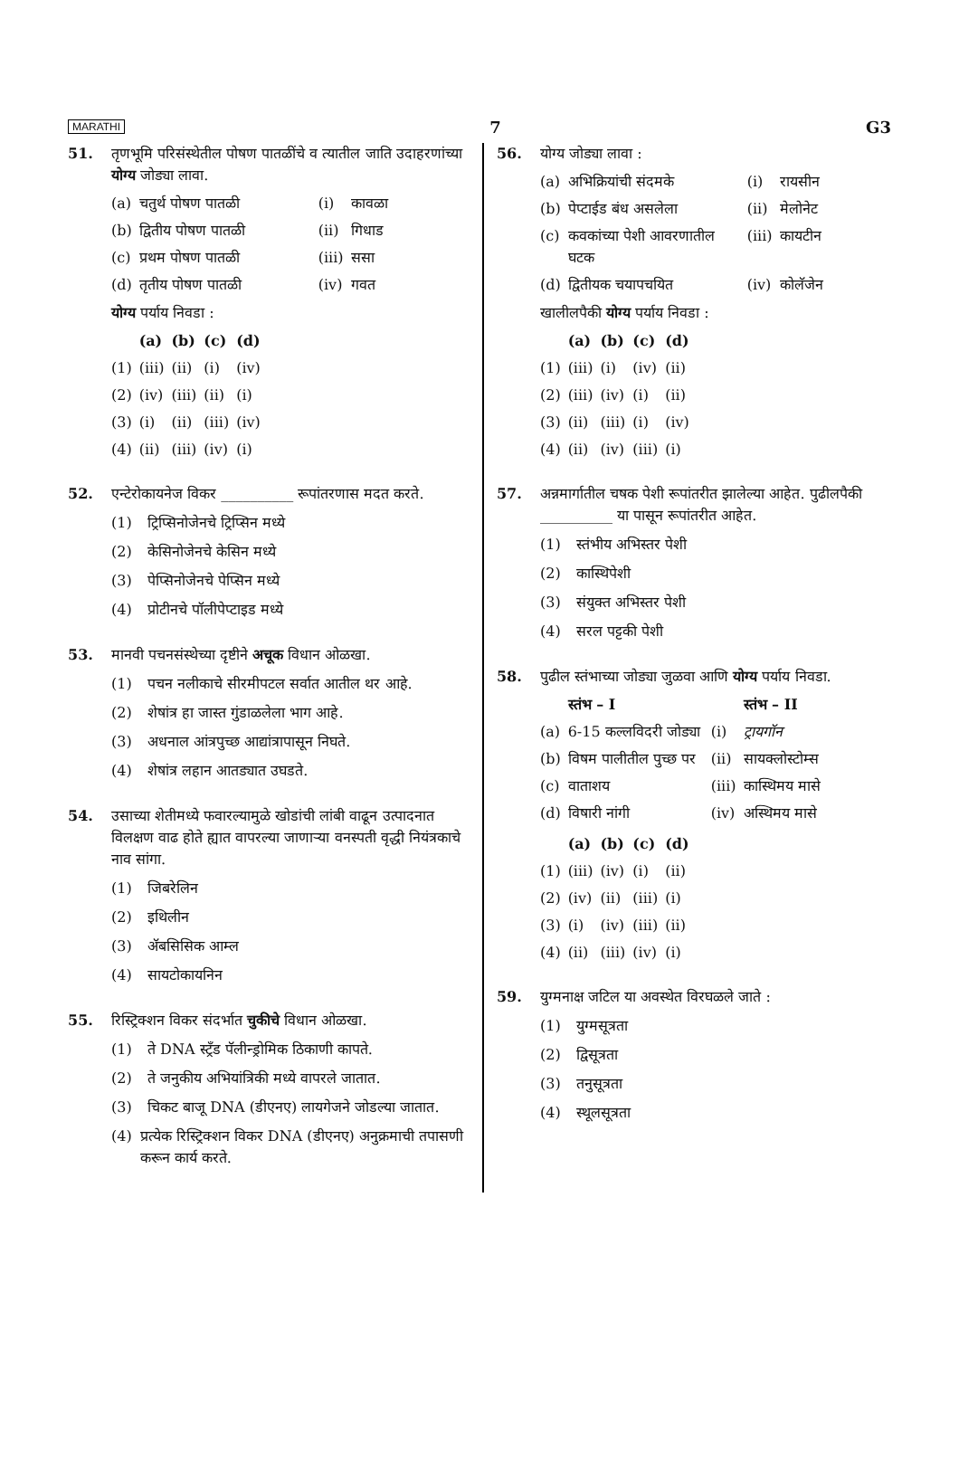MARATHI 7 G3
51. तृणभूमि परिसंस्थेतील पोषण पातळींचे व त्यातील जाति उदाहरणांच्या योग्य जोड्या लावा.
| (a) | चतुर्थ पोषण पातळी | (i) | कावळा |
| (b) | द्वितीय पोषण पातळी | (ii) | गिधाड |
| (c) | प्रथम पोषण पातळी | (iii) | ससा |
| (d) | तृतीय पोषण पातळी | (iv) | गवत |
योग्य पर्याय निवडा :
| | (a) | (b) | (c) | (d) |
| --- | --- | --- | --- | --- |
| (1) | (iii) | (ii) | (i) | (iv) |
| (2) | (iv) | (iii) | (ii) | (i) |
| (3) | (i) | (ii) | (iii) | (iv) |
| (4) | (ii) | (iii) | (iv) | (i) |
52. एन्टेरोकायनेज विकर __________ रूपांतरणास मदत करते.
(1) ट्रिप्सिनोजेनचे ट्रिप्सिन मध्ये
(2) केसिनोजेनचे केसिन मध्ये
(3) पेप्सिनोजेनचे पेप्सिन मध्ये
(4) प्रोटीनचे पॉलीपेप्टाइड मध्ये
53. मानवी पचनसंस्थेच्या दृष्टीने अचूक विधान ओळखा.
(1) पचन नलीकाचे सीरमीपटल सर्वात आतील थर आहे.
(2) शेषांत्र हा जास्त गुंडाळलेला भाग आहे.
(3) अधनाल आंत्रपुच्छ आद्यांत्रापासून निघते.
(4) शेषांत्र लहान आतड्यात उघडते.
54. उसाच्या शेतीमध्ये फवारल्यामुळे खोडांची लांबी वाढून उत्पादनात विलक्षण वाढ होते ह्यात वापरल्या जाणाऱ्या वनस्पती वृद्धी नियंत्रकाचे नाव सांगा.
(1) जिबरेलिन
(2) इथिलीन
(3) ॲबसिसिक आम्ल
(4) सायटोकायनिन
55. रिस्ट्रिक्शन विकर संदर्भात चुकीचे विधान ओळखा.
(1) ते DNA स्ट्रँड पॅलीन्ड्रोमिक ठिकाणी कापते.
(2) ते जनुकीय अभियांत्रिकी मध्ये वापरले जातात.
(3) चिकट बाजू DNA (डीएनए) लायगेजने जोडल्या जातात.
(4) प्रत्येक रिस्ट्रिक्शन विकर DNA (डीएनए) अनुक्रमाची तपासणी करून कार्य करते.
56. योग्य जोड्या लावा :
| (a) | अभिक्रियांची संदमके | (i) | रायसीन |
| (b) | पेप्टाईड बंध असलेला | (ii) | मेलोनेट |
| (c) | कवकांच्या पेशी आवरणातील घटक | (iii) | कायटीन |
| (d) | द्वितीयक चयापचयित | (iv) | कोलॅजेन |
खालीलपैकी योग्य पर्याय निवडा :
| | (a) | (b) | (c) | (d) |
| --- | --- | --- | --- | --- |
| (1) | (iii) | (i) | (iv) | (ii) |
| (2) | (iii) | (iv) | (i) | (ii) |
| (3) | (ii) | (iii) | (i) | (iv) |
| (4) | (ii) | (iv) | (iii) | (i) |
57. अन्नमार्गातील चषक पेशी रूपांतरीत झालेल्या आहेत. पुढीलपैकी __________ या पासून रूपांतरीत आहेत.
(1) स्तंभीय अभिस्तर पेशी
(2) कास्थिपेशी
(3) संयुक्त अभिस्तर पेशी
(4) सरल पट्टकी पेशी
58. पुढील स्तंभाच्या जोड्या जुळवा आणि योग्य पर्याय निवडा.
| | स्तंभ – I | | स्तंभ – II |
| --- | --- | --- | --- |
| (a) | 6-15 कल्लविदरी जोड्या | (i) | ट्रायगॉन |
| (b) | विषम पालीतील पुच्छ पर | (ii) | सायक्लोस्टोम्स |
| (c) | वाताशय | (iii) | कास्थिमय मासे |
| (d) | विषारी नांगी | (iv) | अस्थिमय मासे |
| | (a) | (b) | (c) | (d) |
| --- | --- | --- | --- | --- |
| (1) | (iii) | (iv) | (i) | (ii) |
| (2) | (iv) | (ii) | (iii) | (i) |
| (3) | (i) | (iv) | (iii) | (ii) |
| (4) | (ii) | (iii) | (iv) | (i) |
59. युग्मनाक्ष जटिल या अवस्थेत विरघळले जाते :
(1) युग्मसूत्रता
(2) द्विसूत्रता
(3) तनुसूत्रता
(4) स्थूलसूत्रता